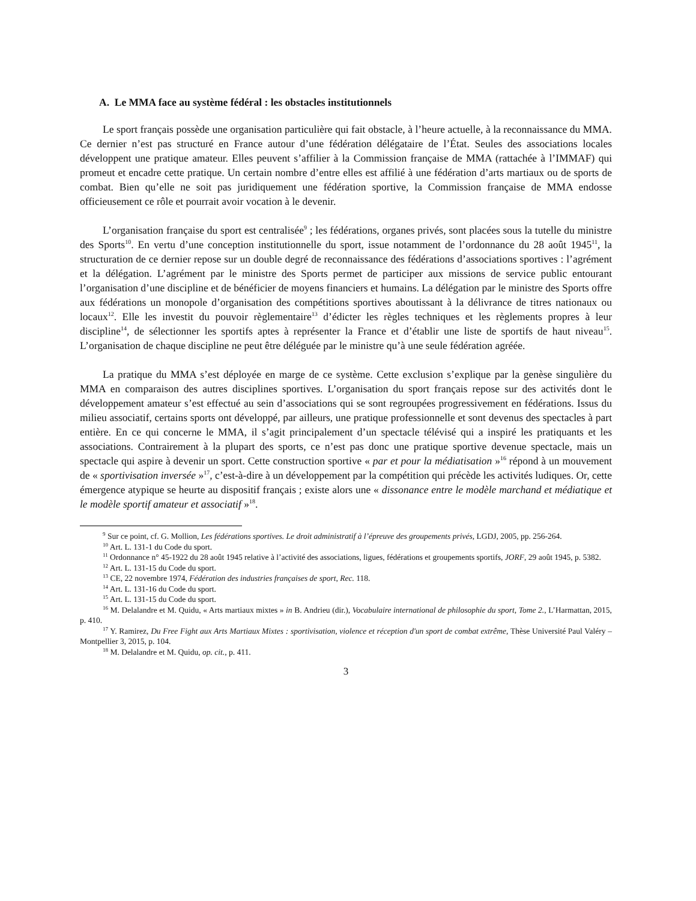A. Le MMA face au système fédéral : les obstacles institutionnels
Le sport français possède une organisation particulière qui fait obstacle, à l’heure actuelle, à la reconnaissance du MMA. Ce dernier n’est pas structuré en France autour d’une fédération délégataire de l’État. Seules des associations locales développent une pratique amateur. Elles peuvent s’affilier à la Commission française de MMA (rattachée à l’IMMAF) qui promeut et encadre cette pratique. Un certain nombre d’entre elles est affilié à une fédération d’arts martiaux ou de sports de combat. Bien qu’elle ne soit pas juridiquement une fédération sportive, la Commission française de MMA endosse officieusement ce rôle et pourrait avoir vocation à le devenir.
L’organisation française du sport est centralisée<sup>9</sup> ; les fédérations, organes privés, sont placées sous la tutelle du ministre des Sports<sup>10</sup>. En vertu d’une conception institutionnelle du sport, issue notamment de l’ordonnance du 28 août 1945<sup>11</sup>, la structuration de ce dernier repose sur un double degré de reconnaissance des fédérations d’associations sportives : l’agrément et la délégation. L’agrément par le ministre des Sports permet de participer aux missions de service public entourant l’organisation d’une discipline et de bénéficier de moyens financiers et humains. La délégation par le ministre des Sports offre aux fédérations un monopole d’organisation des compétitions sportives aboutissant à la délivrance de titres nationaux ou locaux<sup>12</sup>. Elle les investit du pouvoir règlementaire<sup>13</sup> d’édicter les règles techniques et les règlements propres à leur discipline<sup>14</sup>, de sélectionner les sportifs aptes à représenter la France et d’établir une liste de sportifs de haut niveau<sup>15</sup>. L’organisation de chaque discipline ne peut être déléguée par le ministre qu’à une seule fédération agréée.
La pratique du MMA s’est déployée en marge de ce système. Cette exclusion s’explique par la genèse singulière du MMA en comparaison des autres disciplines sportives. L’organisation du sport français repose sur des activités dont le développement amateur s’est effectué au sein d’associations qui se sont regroupées progressivement en fédérations. Issus du milieu associatif, certains sports ont développé, par ailleurs, une pratique professionnelle et sont devenus des spectacles à part entière. En ce qui concerne le MMA, il s’agit principalement d’un spectacle télévisé qui a inspiré les pratiquants et les associations. Contrairement à la plupart des sports, ce n’est pas donc une pratique sportive devenue spectacle, mais un spectacle qui aspire à devenir un sport. Cette construction sportive « par et pour la médiatisation »<sup>16</sup> répond à un mouvement de « sportivisation inversée »<sup>17</sup>, c’est-à-dire à un développement par la compétition qui précède les activités ludiques. Or, cette émergence atypique se heurte au dispositif français ; existe alors une « dissonance entre le modèle marchand et médiatique et le modèle sportif amateur et associatif »<sup>18</sup>.
<sup>9</sup> Sur ce point, cf. G. Mollion, Les fédérations sportives. Le droit administratif à l’épreuve des groupements privés, LGDJ, 2005, pp. 256-264.
<sup>10</sup> Art. L. 131-1 du Code du sport.
<sup>11</sup> Ordonnance n° 45-1922 du 28 août 1945 relative à l’activité des associations, ligues, fédérations et groupements sportifs, JORF, 29 août 1945, p. 5382.
<sup>12</sup> Art. L. 131-15 du Code du sport.
<sup>13</sup> CE, 22 novembre 1974, Fédération des industries françaises de sport, Rec. 118.
<sup>14</sup> Art. L. 131-16 du Code du sport.
<sup>15</sup> Art. L. 131-15 du Code du sport.
<sup>16</sup> M. Delalandre et M. Quidu, « Arts martiaux mixtes » in B. Andrieu (dir.), Vocabulaire international de philosophie du sport, Tome 2., L’Harmattan, 2015, p. 410.
<sup>17</sup> Y. Ramirez, Du Free Fight aux Arts Martiaux Mixtes : sportivisation, violence et réception d'un sport de combat extrême, Thèse Université Paul Valéry – Montpellier 3, 2015, p. 104.
<sup>18</sup> M. Delalandre et M. Quidu, op. cit., p. 411.
3